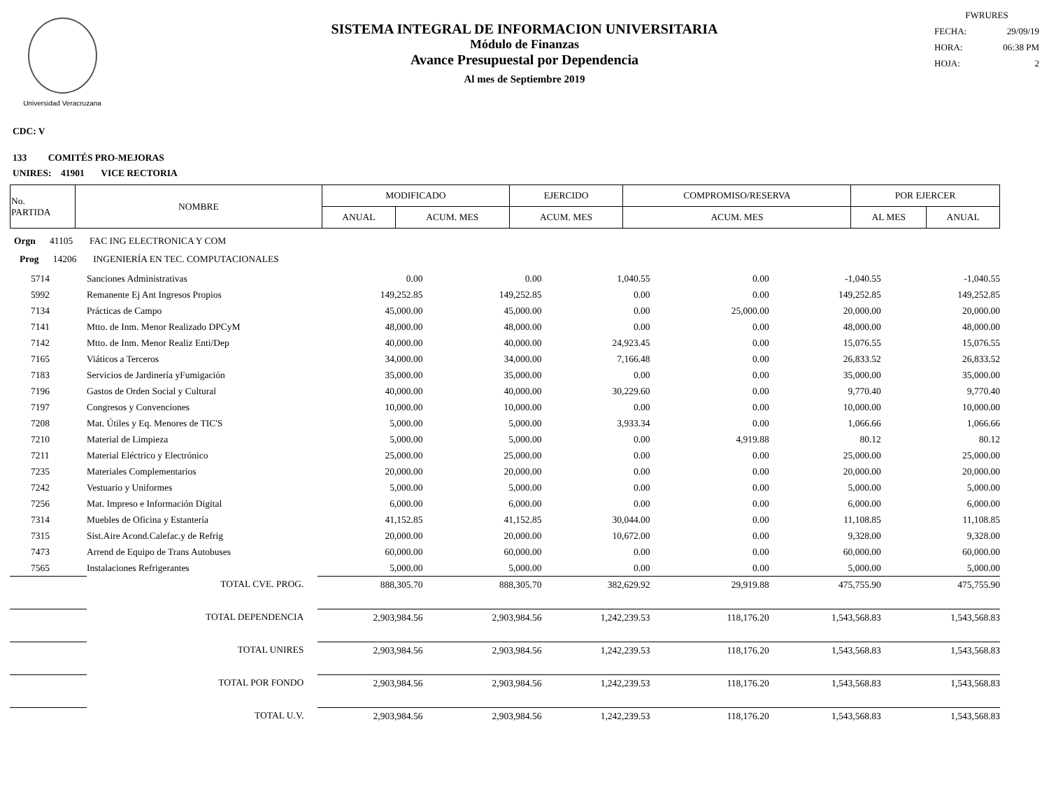Universidad Veracruzana
SISTEMA INTEGRAL DE INFORMACION UNIVERSITARIA
Módulo de Finanzas
Avance Presupuestal por Dependencia
Al mes de Septiembre 2019
FWRURES
FECHA: 29/09/19
HORA: 06:38 PM
HOJA: 2
CDC: V
133 COMITÉS PRO-MEJORAS
UNIRES: 41901 VICE RECTORIA
| No. PARTIDA | NOMBRE | MODIFICADO | | EJERCIDO | COMPROMISO/RESERVA | POR EJERCER | |
| --- | --- | --- | --- | --- | --- | --- | --- |
| | | ANUAL | ACUM. MES | ACUM. MES | ACUM. MES | AL MES | ANUAL |
Orgn 41105 FAC ING ELECTRONICA Y COM
Prog 14206 INGENIERÍA EN TEC. COMPUTACIONALES
| 5714 | Sanciones Administrativas | 0.00 | 0.00 | 1,040.55 | 0.00 | -1,040.55 | -1,040.55 |
| 5992 | Remanente Ej Ant Ingresos Propios | 149,252.85 | 149,252.85 | 0.00 | 0.00 | 149,252.85 | 149,252.85 |
| 7134 | Prácticas de Campo | 45,000.00 | 45,000.00 | 0.00 | 25,000.00 | 20,000.00 | 20,000.00 |
| 7141 | Mtto. de Inm. Menor Realizado DPCyM | 48,000.00 | 48,000.00 | 0.00 | 0.00 | 48,000.00 | 48,000.00 |
| 7142 | Mtto. de Inm. Menor Realiz Enti/Dep | 40,000.00 | 40,000.00 | 24,923.45 | 0.00 | 15,076.55 | 15,076.55 |
| 7165 | Viáticos a Terceros | 34,000.00 | 34,000.00 | 7,166.48 | 0.00 | 26,833.52 | 26,833.52 |
| 7183 | Servicios de Jardinería yFumigación | 35,000.00 | 35,000.00 | 0.00 | 0.00 | 35,000.00 | 35,000.00 |
| 7196 | Gastos de Orden Social y Cultural | 40,000.00 | 40,000.00 | 30,229.60 | 0.00 | 9,770.40 | 9,770.40 |
| 7197 | Congresos y Convenciones | 10,000.00 | 10,000.00 | 0.00 | 0.00 | 10,000.00 | 10,000.00 |
| 7208 | Mat. Útiles y Eq. Menores de TIC'S | 5,000.00 | 5,000.00 | 3,933.34 | 0.00 | 1,066.66 | 1,066.66 |
| 7210 | Material de Limpieza | 5,000.00 | 5,000.00 | 0.00 | 4,919.88 | 80.12 | 80.12 |
| 7211 | Material Eléctrico y Electrónico | 25,000.00 | 25,000.00 | 0.00 | 0.00 | 25,000.00 | 25,000.00 |
| 7235 | Materiales Complementarios | 20,000.00 | 20,000.00 | 0.00 | 0.00 | 20,000.00 | 20,000.00 |
| 7242 | Vestuario y Uniformes | 5,000.00 | 5,000.00 | 0.00 | 0.00 | 5,000.00 | 5,000.00 |
| 7256 | Mat. Impreso e Información Digital | 6,000.00 | 6,000.00 | 0.00 | 0.00 | 6,000.00 | 6,000.00 |
| 7314 | Muebles de Oficina y Estantería | 41,152.85 | 41,152.85 | 30,044.00 | 0.00 | 11,108.85 | 11,108.85 |
| 7315 | Sist.Aire Acond.Calefac.y de Refrig | 20,000.00 | 20,000.00 | 10,672.00 | 0.00 | 9,328.00 | 9,328.00 |
| 7473 | Arrend de Equipo de Trans Autobuses | 60,000.00 | 60,000.00 | 0.00 | 0.00 | 60,000.00 | 60,000.00 |
| 7565 | Instalaciones Refrigerantes | 5,000.00 | 5,000.00 | 0.00 | 0.00 | 5,000.00 | 5,000.00 |
| | TOTAL CVE. PROG. | 888,305.70 | 888,305.70 | 382,629.92 | 29,919.88 | 475,755.90 | 475,755.90 |
| | TOTAL DEPENDENCIA | 2,903,984.56 | 2,903,984.56 | 1,242,239.53 | 118,176.20 | 1,543,568.83 | 1,543,568.83 |
| | TOTAL UNIRES | 2,903,984.56 | 2,903,984.56 | 1,242,239.53 | 118,176.20 | 1,543,568.83 | 1,543,568.83 |
| | TOTAL POR FONDO | 2,903,984.56 | 2,903,984.56 | 1,242,239.53 | 118,176.20 | 1,543,568.83 | 1,543,568.83 |
| | TOTAL U.V. | 2,903,984.56 | 2,903,984.56 | 1,242,239.53 | 118,176.20 | 1,543,568.83 | 1,543,568.83 |